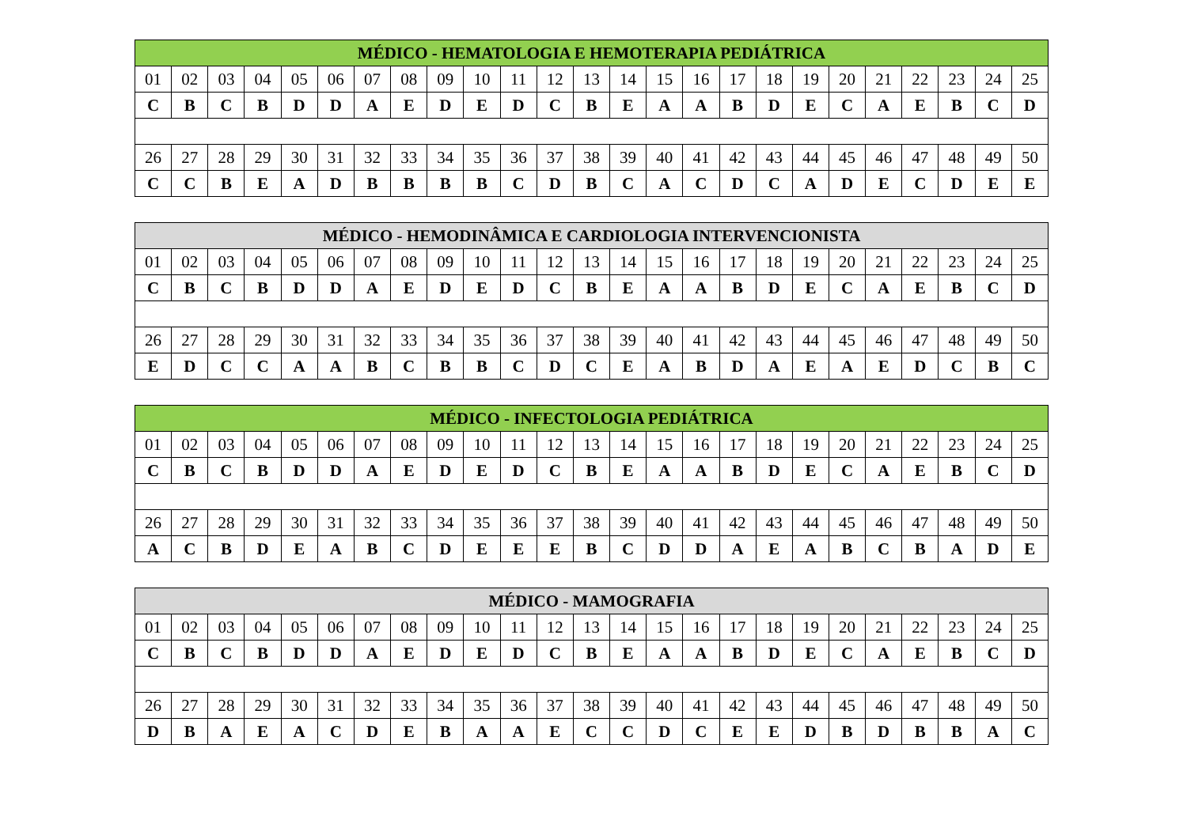| MÉDICO - HEMATOLOGIA E HEMOTERAPIA PEDIÁTRICA | | | | | | | | | | | | | | | | | | | | | | | | |
| --- | --- | --- | --- | --- | --- | --- | --- | --- | --- | --- | --- | --- | --- | --- | --- | --- | --- | --- | --- | --- | --- | --- | --- | --- |
| 01 | 02 | 03 | 04 | 05 | 06 | 07 | 08 | 09 | 10 | 11 | 12 | 13 | 14 | 15 | 16 | 17 | 18 | 19 | 20 | 21 | 22 | 23 | 24 | 25 |
| C | B | C | B | D | D | A | E | D | E | D | C | B | E | A | A | B | D | E | C | A | E | B | C | D |
| 26 | 27 | 28 | 29 | 30 | 31 | 32 | 33 | 34 | 35 | 36 | 37 | 38 | 39 | 40 | 41 | 42 | 43 | 44 | 45 | 46 | 47 | 48 | 49 | 50 |
| C | C | B | E | A | D | B | B | B | B | C | D | B | C | A | C | D | C | A | D | E | C | D | E | E |
| MÉDICO - HEMODINÂMICA E CARDIOLOGIA INTERVENCIONISTA | | | | | | | | | | | | | | | | | | | | | | | | |
| --- | --- | --- | --- | --- | --- | --- | --- | --- | --- | --- | --- | --- | --- | --- | --- | --- | --- | --- | --- | --- | --- | --- | --- | --- |
| 01 | 02 | 03 | 04 | 05 | 06 | 07 | 08 | 09 | 10 | 11 | 12 | 13 | 14 | 15 | 16 | 17 | 18 | 19 | 20 | 21 | 22 | 23 | 24 | 25 |
| C | B | C | B | D | D | A | E | D | E | D | C | B | E | A | A | B | D | E | C | A | E | B | C | D |
| 26 | 27 | 28 | 29 | 30 | 31 | 32 | 33 | 34 | 35 | 36 | 37 | 38 | 39 | 40 | 41 | 42 | 43 | 44 | 45 | 46 | 47 | 48 | 49 | 50 |
| E | D | C | C | A | A | B | C | B | B | C | D | C | E | A | B | D | A | E | A | E | D | C | B | C |
| MÉDICO - INFECTOLOGIA PEDIÁTRICA | | | | | | | | | | | | | | | | | | | | | | | | |
| --- | --- | --- | --- | --- | --- | --- | --- | --- | --- | --- | --- | --- | --- | --- | --- | --- | --- | --- | --- | --- | --- | --- | --- | --- |
| 01 | 02 | 03 | 04 | 05 | 06 | 07 | 08 | 09 | 10 | 11 | 12 | 13 | 14 | 15 | 16 | 17 | 18 | 19 | 20 | 21 | 22 | 23 | 24 | 25 |
| C | B | C | B | D | D | A | E | D | E | D | C | B | E | A | A | B | D | E | C | A | E | B | C | D |
| 26 | 27 | 28 | 29 | 30 | 31 | 32 | 33 | 34 | 35 | 36 | 37 | 38 | 39 | 40 | 41 | 42 | 43 | 44 | 45 | 46 | 47 | 48 | 49 | 50 |
| A | C | B | D | E | A | B | C | D | E | E | E | B | C | D | D | A | E | A | B | C | B | A | D | E |
| MÉDICO - MAMOGRAFIA | | | | | | | | | | | | | | | | | | | | | | | | |
| --- | --- | --- | --- | --- | --- | --- | --- | --- | --- | --- | --- | --- | --- | --- | --- | --- | --- | --- | --- | --- | --- | --- | --- | --- |
| 01 | 02 | 03 | 04 | 05 | 06 | 07 | 08 | 09 | 10 | 11 | 12 | 13 | 14 | 15 | 16 | 17 | 18 | 19 | 20 | 21 | 22 | 23 | 24 | 25 |
| C | B | C | B | D | D | A | E | D | E | D | C | B | E | A | A | B | D | E | C | A | E | B | C | D |
| 26 | 27 | 28 | 29 | 30 | 31 | 32 | 33 | 34 | 35 | 36 | 37 | 38 | 39 | 40 | 41 | 42 | 43 | 44 | 45 | 46 | 47 | 48 | 49 | 50 |
| D | B | A | E | A | C | D | E | B | A | A | E | C | C | D | C | E | E | D | B | D | B | B | A | C |